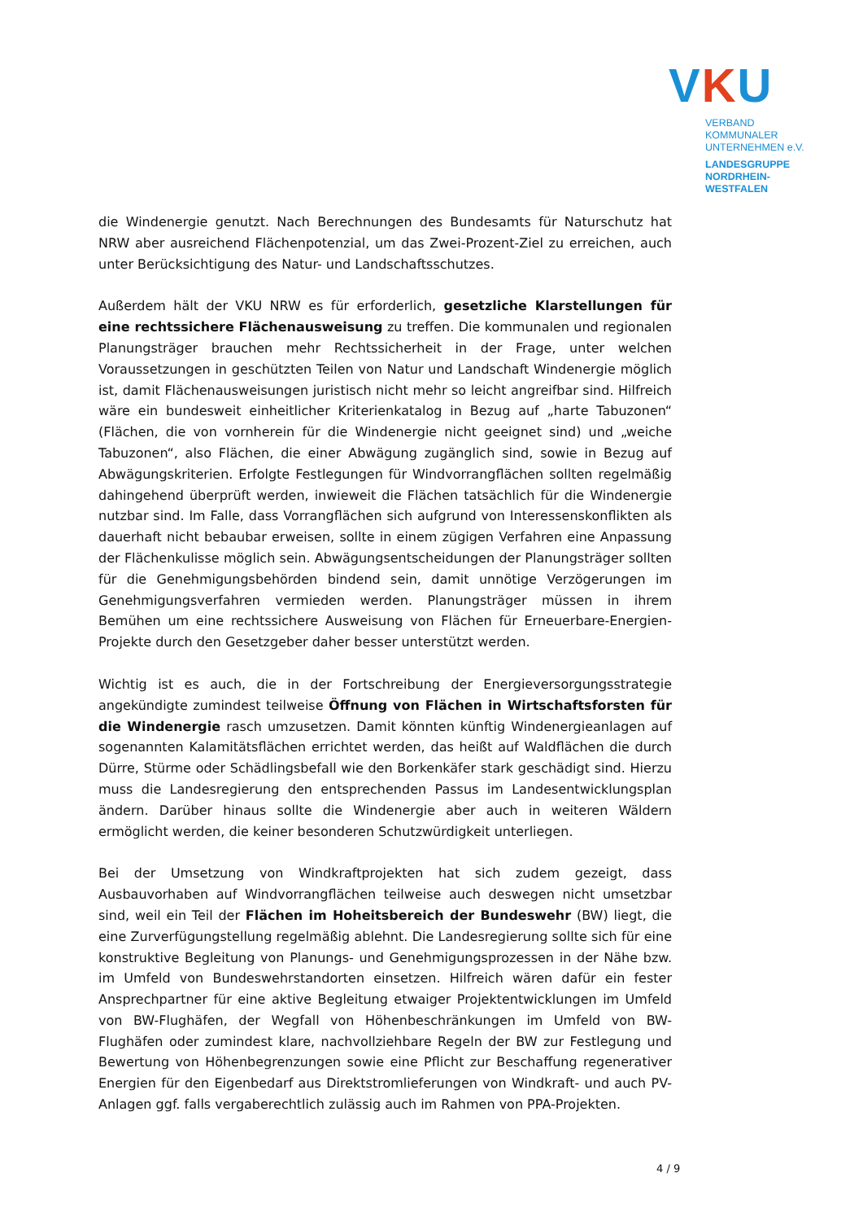VKU
VERBAND KOMMUNALER
UNTERNEHMEN e.V.
LANDESGRUPPE
NORDRHEIN-WESTFALEN
die Windenergie genutzt. Nach Berechnungen des Bundesamts für Naturschutz hat NRW aber ausreichend Flächenpotenzial, um das Zwei-Prozent-Ziel zu erreichen, auch unter Berücksichtigung des Natur- und Landschaftsschutzes.
Außerdem hält der VKU NRW es für erforderlich, gesetzliche Klarstellungen für eine rechtssichere Flächenausweisung zu treffen. Die kommunalen und regionalen Planungsträger brauchen mehr Rechtssicherheit in der Frage, unter welchen Voraussetzungen in geschützten Teilen von Natur und Landschaft Windenergie möglich ist, damit Flächenausweisungen juristisch nicht mehr so leicht angreifbar sind. Hilfreich wäre ein bundesweit einheitlicher Kriterienkatalog in Bezug auf „harte Tabuzonen“ (Flächen, die von vornherein für die Windenergie nicht geeignet sind) und „weiche Tabuzonen“, also Flächen, die einer Abwägung zugänglich sind, sowie in Bezug auf Abwägungskriterien. Erfolgte Festlegungen für Windvorrangflächen sollten regelmäßig dahingehend überprüft werden, inwieweit die Flächen tatsächlich für die Windenergie nutzbar sind. Im Falle, dass Vorrangflächen sich aufgrund von Interessenskonflikten als dauerhaft nicht bebaubar erweisen, sollte in einem zügigen Verfahren eine Anpassung der Flächenkulisse möglich sein. Abwägungsentscheidungen der Planungsträger sollten für die Genehmigungsbehörden bindend sein, damit unnötige Verzögerungen im Genehmigungsverfahren vermieden werden. Planungsträger müssen in ihrem Bemühen um eine rechtssichere Ausweisung von Flächen für Erneuerbare-Energien-Projekte durch den Gesetzgeber daher besser unterstützt werden.
Wichtig ist es auch, die in der Fortschreibung der Energieversorgungsstrategie angekündigte zumindest teilweise Öffnung von Flächen in Wirtschaftsforsten für die Windenergie rasch umzusetzen. Damit könnten künftig Windenergieanlagen auf sogenannten Kalamitätsflächen errichtet werden, das heißt auf Waldflächen die durch Dürre, Stürme oder Schädlingsbefall wie den Borkenkäfer stark geschädigt sind. Hierzu muss die Landesregierung den entsprechenden Passus im Landesentwicklungsplan ändern. Darüber hinaus sollte die Windenergie aber auch in weiteren Wäldern ermöglicht werden, die keiner besonderen Schutzwürdigkeit unterliegen.
Bei der Umsetzung von Windkraftprojekten hat sich zudem gezeigt, dass Ausbauvorhaben auf Windvorrangflächen teilweise auch deswegen nicht umsetzbar sind, weil ein Teil der Flächen im Hoheitsbereich der Bundeswehr (BW) liegt, die eine Zurverfügungstellung regelmäßig ablehnt. Die Landesregierung sollte sich für eine konstruktive Begleitung von Planungs- und Genehmigungsprozessen in der Nähe bzw. im Umfeld von Bundeswehrstandorten einsetzen. Hilfreich wären dafür ein fester Ansprechpartner für eine aktive Begleitung etwaiger Projektentwicklungen im Umfeld von BW-Flughäfen, der Wegfall von Höhenbeschränkungen im Umfeld von BW-Flughäfen oder zumindest klare, nachvollziehbare Regeln der BW zur Festlegung und Bewertung von Höhenbegrenzungen sowie eine Pflicht zur Beschaffung regenerativer Energien für den Eigenbedarf aus Direktstromlieferungen von Windkraft- und auch PV-Anlagen ggf. falls vergaberechtlich zulässig auch im Rahmen von PPA-Projekten.
4 / 9